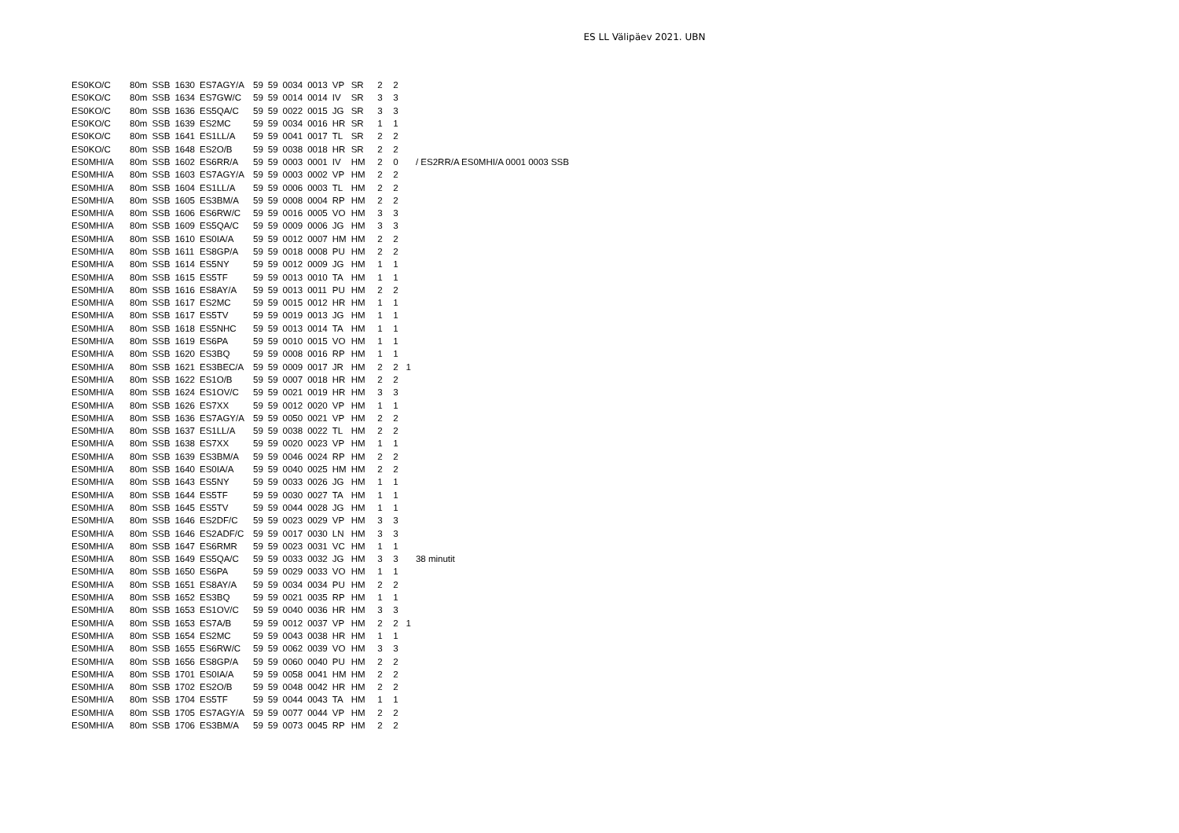ES LL Välipäev 2021. UBN
| ES0KO/C | 80m | SSB | 1630 | ES7AGY/A | 59 | 59 | 0034 | 0013 | VP | SR | | 2 | 2 | | |
| ES0KO/C | 80m | SSB | 1634 | ES7GW/C | 59 | 59 | 0014 | 0014 | IV | SR | | 3 | 3 | | |
| ES0KO/C | 80m | SSB | 1636 | ES5QA/C | 59 | 59 | 0022 | 0015 | JG | SR | | 3 | 3 | | |
| ES0KO/C | 80m | SSB | 1639 | ES2MC | 59 | 59 | 0034 | 0016 | HR | SR | | 1 | 1 | | |
| ES0KO/C | 80m | SSB | 1641 | ES1LL/A | 59 | 59 | 0041 | 0017 | TL | SR | | 2 | 2 | | |
| ES0KO/C | 80m | SSB | 1648 | ES2O/B | 59 | 59 | 0038 | 0018 | HR | SR | | 2 | 2 | | |
| ES0MHI/A | 80m | SSB | 1602 | ES6RR/A | 59 | 59 | 0003 | 0001 | IV | HM | | 2 | 0 | | / ES2RR/A ES0MHI/A 0001 0003 SSB |
| ES0MHI/A | 80m | SSB | 1603 | ES7AGY/A | 59 | 59 | 0003 | 0002 | VP | HM | | 2 | 2 | | |
| ES0MHI/A | 80m | SSB | 1604 | ES1LL/A | 59 | 59 | 0006 | 0003 | TL | HM | | 2 | 2 | | |
| ES0MHI/A | 80m | SSB | 1605 | ES3BM/A | 59 | 59 | 0008 | 0004 | RP | HM | | 2 | 2 | | |
| ES0MHI/A | 80m | SSB | 1606 | ES6RW/C | 59 | 59 | 0016 | 0005 | VO | HM | | 3 | 3 | | |
| ES0MHI/A | 80m | SSB | 1609 | ES5QA/C | 59 | 59 | 0009 | 0006 | JG | HM | | 3 | 3 | | |
| ES0MHI/A | 80m | SSB | 1610 | ES0IA/A | 59 | 59 | 0012 | 0007 | HM | HM | | 2 | 2 | | |
| ES0MHI/A | 80m | SSB | 1611 | ES8GP/A | 59 | 59 | 0018 | 0008 | PU | HM | | 2 | 2 | | |
| ES0MHI/A | 80m | SSB | 1614 | ES5NY | 59 | 59 | 0012 | 0009 | JG | HM | | 1 | 1 | | |
| ES0MHI/A | 80m | SSB | 1615 | ES5TF | 59 | 59 | 0013 | 0010 | TA | HM | | 1 | 1 | | |
| ES0MHI/A | 80m | SSB | 1616 | ES8AY/A | 59 | 59 | 0013 | 0011 | PU | HM | | 2 | 2 | | |
| ES0MHI/A | 80m | SSB | 1617 | ES2MC | 59 | 59 | 0015 | 0012 | HR | HM | | 1 | 1 | | |
| ES0MHI/A | 80m | SSB | 1617 | ES5TV | 59 | 59 | 0019 | 0013 | JG | HM | | 1 | 1 | | |
| ES0MHI/A | 80m | SSB | 1618 | ES5NHC | 59 | 59 | 0013 | 0014 | TA | HM | | 1 | 1 | | |
| ES0MHI/A | 80m | SSB | 1619 | ES6PA | 59 | 59 | 0010 | 0015 | VO | HM | | 1 | 1 | | |
| ES0MHI/A | 80m | SSB | 1620 | ES3BQ | 59 | 59 | 0008 | 0016 | RP | HM | | 1 | 1 | | |
| ES0MHI/A | 80m | SSB | 1621 | ES3BEC/A | 59 | 59 | 0009 | 0017 | JR | HM | | 2 | 2 | 1 | |
| ES0MHI/A | 80m | SSB | 1622 | ES1O/B | 59 | 59 | 0007 | 0018 | HR | HM | | 2 | 2 | | |
| ES0MHI/A | 80m | SSB | 1624 | ES1OV/C | 59 | 59 | 0021 | 0019 | HR | HM | | 3 | 3 | | |
| ES0MHI/A | 80m | SSB | 1626 | ES7XX | 59 | 59 | 0012 | 0020 | VP | HM | | 1 | 1 | | |
| ES0MHI/A | 80m | SSB | 1636 | ES7AGY/A | 59 | 59 | 0050 | 0021 | VP | HM | | 2 | 2 | | |
| ES0MHI/A | 80m | SSB | 1637 | ES1LL/A | 59 | 59 | 0038 | 0022 | TL | HM | | 2 | 2 | | |
| ES0MHI/A | 80m | SSB | 1638 | ES7XX | 59 | 59 | 0020 | 0023 | VP | HM | | 1 | 1 | | |
| ES0MHI/A | 80m | SSB | 1639 | ES3BM/A | 59 | 59 | 0046 | 0024 | RP | HM | | 2 | 2 | | |
| ES0MHI/A | 80m | SSB | 1640 | ES0IA/A | 59 | 59 | 0040 | 0025 | HM | HM | | 2 | 2 | | |
| ES0MHI/A | 80m | SSB | 1643 | ES5NY | 59 | 59 | 0033 | 0026 | JG | HM | | 1 | 1 | | |
| ES0MHI/A | 80m | SSB | 1644 | ES5TF | 59 | 59 | 0030 | 0027 | TA | HM | | 1 | 1 | | |
| ES0MHI/A | 80m | SSB | 1645 | ES5TV | 59 | 59 | 0044 | 0028 | JG | HM | | 1 | 1 | | |
| ES0MHI/A | 80m | SSB | 1646 | ES2DF/C | 59 | 59 | 0023 | 0029 | VP | HM | | 3 | 3 | | |
| ES0MHI/A | 80m | SSB | 1646 | ES2ADF/C | 59 | 59 | 0017 | 0030 | LN | HM | | 3 | 3 | | |
| ES0MHI/A | 80m | SSB | 1647 | ES6RMR | 59 | 59 | 0023 | 0031 | VC | HM | | 1 | 1 | | |
| ES0MHI/A | 80m | SSB | 1649 | ES5QA/C | 59 | 59 | 0033 | 0032 | JG | HM | | 3 | 3 | | 38 minutit |
| ES0MHI/A | 80m | SSB | 1650 | ES6PA | 59 | 59 | 0029 | 0033 | VO | HM | | 1 | 1 | | |
| ES0MHI/A | 80m | SSB | 1651 | ES8AY/A | 59 | 59 | 0034 | 0034 | PU | HM | | 2 | 2 | | |
| ES0MHI/A | 80m | SSB | 1652 | ES3BQ | 59 | 59 | 0021 | 0035 | RP | HM | | 1 | 1 | | |
| ES0MHI/A | 80m | SSB | 1653 | ES1OV/C | 59 | 59 | 0040 | 0036 | HR | HM | | 3 | 3 | | |
| ES0MHI/A | 80m | SSB | 1653 | ES7A/B | 59 | 59 | 0012 | 0037 | VP | HM | | 2 | 2 | 1 | |
| ES0MHI/A | 80m | SSB | 1654 | ES2MC | 59 | 59 | 0043 | 0038 | HR | HM | | 1 | 1 | | |
| ES0MHI/A | 80m | SSB | 1655 | ES6RW/C | 59 | 59 | 0062 | 0039 | VO | HM | | 3 | 3 | | |
| ES0MHI/A | 80m | SSB | 1656 | ES8GP/A | 59 | 59 | 0060 | 0040 | PU | HM | | 2 | 2 | | |
| ES0MHI/A | 80m | SSB | 1701 | ES0IA/A | 59 | 59 | 0058 | 0041 | HM | HM | | 2 | 2 | | |
| ES0MHI/A | 80m | SSB | 1702 | ES2O/B | 59 | 59 | 0048 | 0042 | HR | HM | | 2 | 2 | | |
| ES0MHI/A | 80m | SSB | 1704 | ES5TF | 59 | 59 | 0044 | 0043 | TA | HM | | 1 | 1 | | |
| ES0MHI/A | 80m | SSB | 1705 | ES7AGY/A | 59 | 59 | 0077 | 0044 | VP | HM | | 2 | 2 | | |
| ES0MHI/A | 80m | SSB | 1706 | ES3BM/A | 59 | 59 | 0073 | 0045 | RP | HM | | 2 | 2 | | |